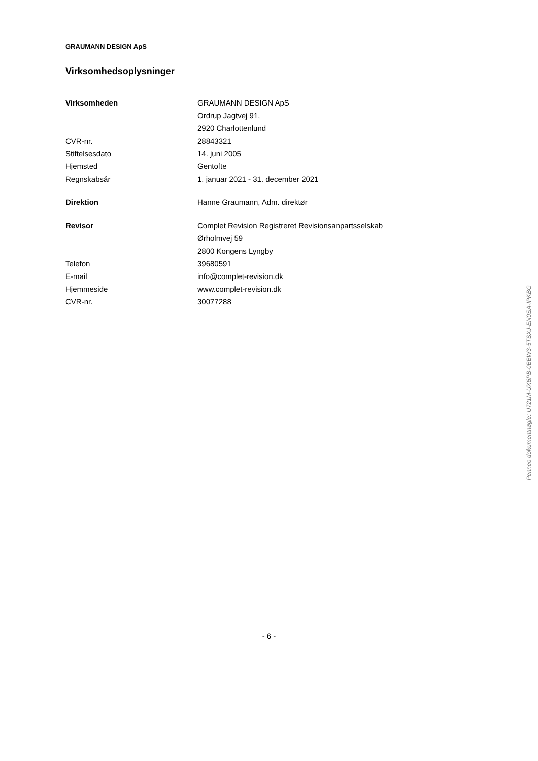GRAUMANN DESIGN ApS
Virksomhedsoplysninger
| Virksomheden | GRAUMANN DESIGN ApS |
| | Ordrup Jagtvej 91, |
| | 2920 Charlottenlund |
| CVR-nr. | 28843321 |
| Stiftelsesdato | 14. juni 2005 |
| Hjemsted | Gentofte |
| Regnskabsår | 1. januar 2021 - 31. december 2021 |
| Direktion | Hanne Graumann, Adm. direktør |
| Revisor | Complet Revision Registreret Revisionsanpartsselskab |
| | Ørholmvej 59 |
| | 2800 Kongens Lyngby |
| Telefon | 39680591 |
| E-mail | info@complet-revision.dk |
| Hjemmeside | www.complet-revision.dk |
| CVR-nr. | 30077288 |
Penneo dokumentnøgle: U721M-UX6PB-0BBW3-5TSXJ-EN0SA-IPKBG
- 6 -